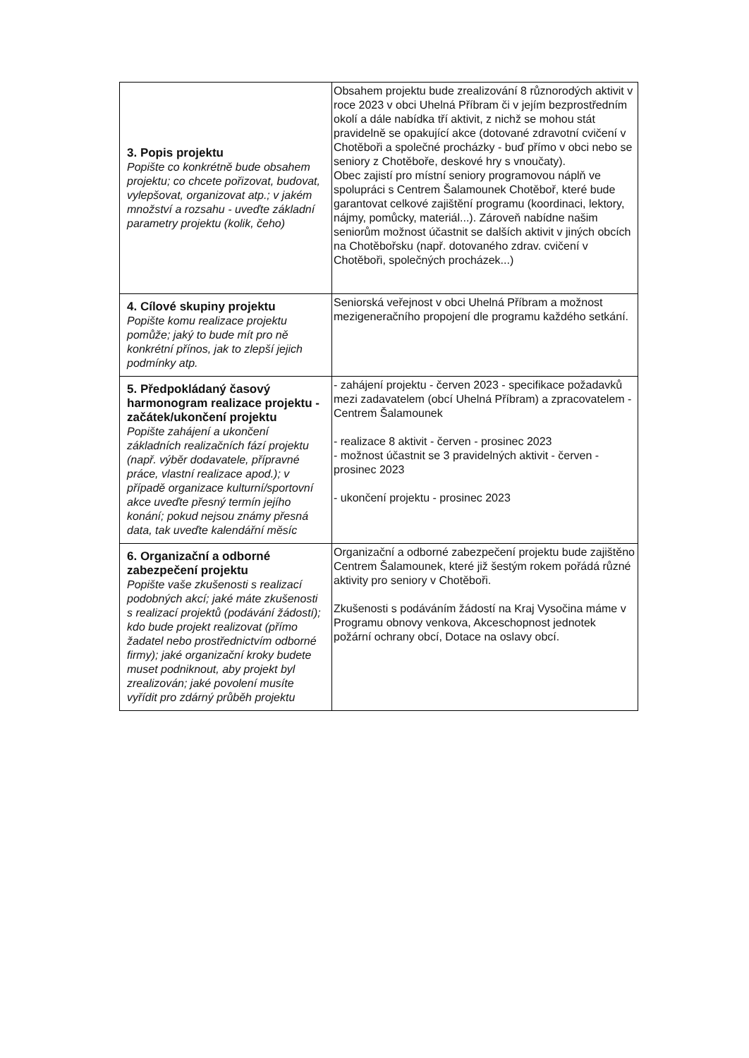| 3. Popis projektu Popište co konkrétně bude obsahem projektu; co chcete pořizovat, budovat, vylepšovat, organizovat atp.; v jakém množství a rozsahu - uveďte základní parametry projektu (kolik, čeho) | Obsahem projektu bude zrealizování 8 různorodých aktivit v roce 2023 v obci Uhelná Příbram či v jejím bezprostředním okolí a dále nabídka tří aktivit, z nichž se mohou stát pravidelně se opakující akce (dotované zdravotní cvičení v Chotěboři a společné procházky - buď přímo v obci nebo se seniory z Chotěboře, deskové hry s vnoučaty). Obec zajistí pro místní seniory programovou náplň ve spolupráci s Centrem Šalamounek Chotěboř, které bude garantovat celkové zajištění programu (koordinaci, lektory, nájmy, pomůcky, materiál...). Zároveň nabídne našim seniorům možnost účastnit se dalších aktivit v jiných obcích na Chotěbořsku (např. dotovaného zdrav. cvičení v Chotěboři, společných procházek...) |
| 4. Cílové skupiny projektu Popište komu realizace projektu pomůže; jaký to bude mít pro ně konkrétní přínos, jak to zlepší jejich podmínky atp. | Seniorská veřejnost v obci Uhelná Příbram a možnost mezigeneračního propojení dle programu každého setkání. |
| 5. Předpokládaný časový harmonogram realizace projektu - začátek/ukončení projektu Popište zahájení a ukončení základních realizačních fází projektu (např. výběr dodavatele, přípravné práce, vlastní realizace apod.); v případě organizace kulturní/sportovní akce uveďte přesný termín jejího konání; pokud nejsou známy přesná data, tak uveďte kalendářní měsíc | - zahájení projektu - červen 2023 - specifikace požadavků mezi zadavatelem (obcí Uhelná Příbram) a zpracovatelem - Centrem Šalamounek - realizace 8 aktivit - červen - prosinec 2023 - možnost účastnit se 3 pravidelných aktivit - červen - prosinec 2023 - ukončení projektu - prosinec 2023 |
| 6. Organizační a odborné zabezpečení projektu Popište vaše zkušenosti s realizací podobných akcí; jaké máte zkušenosti s realizací projektů (podávání žádostí); kdo bude projekt realizovat (přímo žadatel nebo prostřednictvím odborné firmy); jaké organizační kroky budete muset podniknout, aby projekt byl zrealizován; jaké povolení musíte vyřídit pro zdárný průběh projektu | Organizační a odborné zabezpečení projektu bude zajištěno Centrem Šalamounek, které již šestým rokem pořádá různé aktivity pro seniory v Chotěboři. Zkušenosti s podáváním žádostí na Kraj Vysočina máme v Programu obnovy venkova, Akceschopnost jednotek požární ochrany obcí, Dotace na oslavy obcí. |